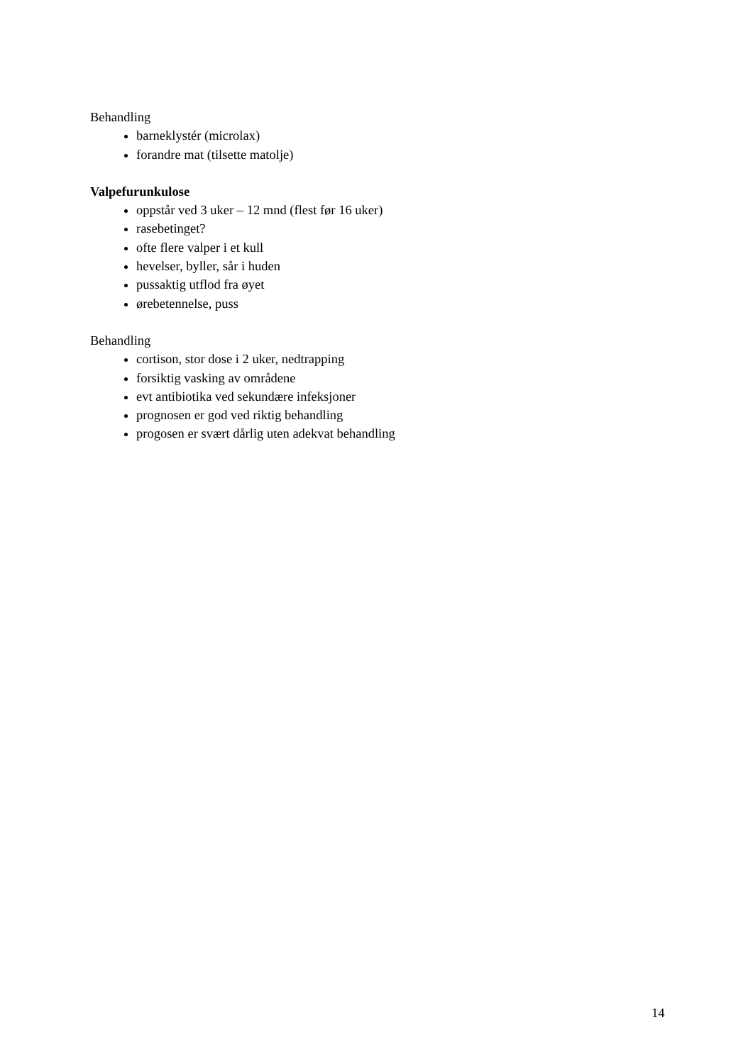Behandling
barneklystér (microlax)
forandre mat (tilsette matolje)
Valpefurunkulose
oppstår ved 3 uker – 12 mnd (flest før 16 uker)
rasebetinget?
ofte flere valper i et kull
hevelser, byller, sår i huden
pussaktig utflod fra øyet
ørebetennelse, puss
Behandling
cortison, stor dose i 2 uker, nedtrapping
forsiktig vasking av områdene
evt antibiotika ved sekundære infeksjoner
prognosen er god ved riktig behandling
progosen er svært dårlig uten adekvat behandling
14